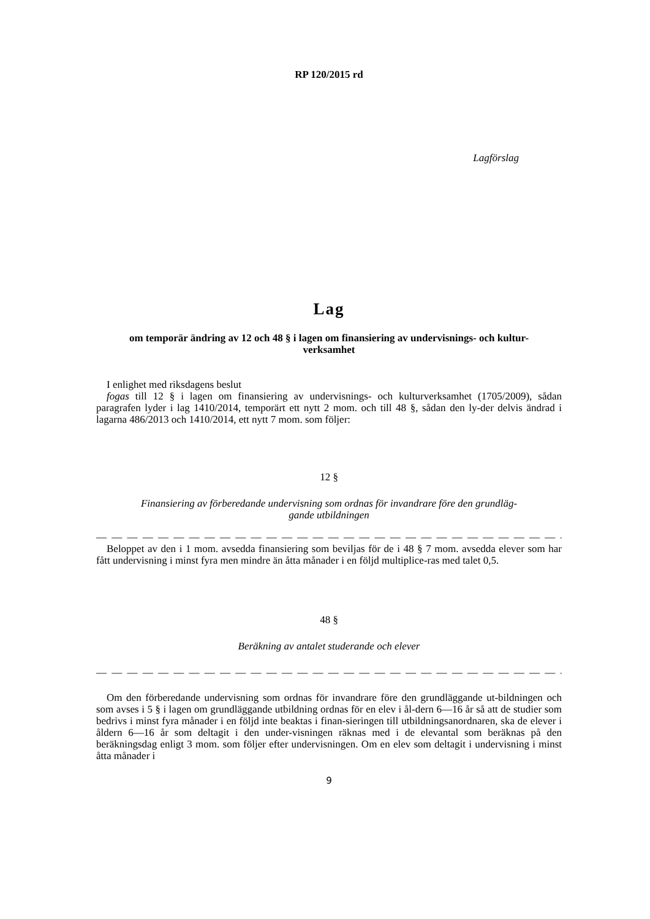RP 120/2015 rd
Lagförslag
Lag
om temporär ändring av 12 och 48 § i lagen om finansiering av undervisnings- och kultur-
verksamhet
I enlighet med riksdagens beslut
fogas till 12 § i lagen om finansiering av undervisnings- och kulturverksamhet (1705/2009), sådan paragrafen lyder i lag 1410/2014, temporärt ett nytt 2 mom. och till 48 §, sådan den ly-der delvis ändrad i lagarna 486/2013 och 1410/2014, ett nytt 7 mom. som följer:
12 §
Finansiering av förberedande undervisning som ordnas för invandrare före den grundläg-
gande utbildningen
— — — — — — — — — — — — — — — — — — — — — — — — — — — — — — —
Beloppet av den i 1 mom. avsedda finansiering som beviljas för de i 48 § 7 mom. avsedda elever som har fått undervisning i minst fyra men mindre än åtta månader i en följd multiplice-ras med talet 0,5.
48 §
Beräkning av antalet studerande och elever
— — — — — — — — — — — — — — — — — — — — — — — — — — — — — — —
Om den förberedande undervisning som ordnas för invandrare före den grundläggande ut-bildningen och som avses i 5 § i lagen om grundläggande utbildning ordnas för en elev i ål-dern 6—16 år så att de studier som bedrivs i minst fyra månader i en följd inte beaktas i finan-sieringen till utbildningsanordnaren, ska de elever i åldern 6—16 år som deltagit i den under-visningen räknas med i de elevantal som beräknas på den beräkningsdag enligt 3 mom. som följer efter undervisningen. Om en elev som deltagit i undervisning i minst åtta månader i
9